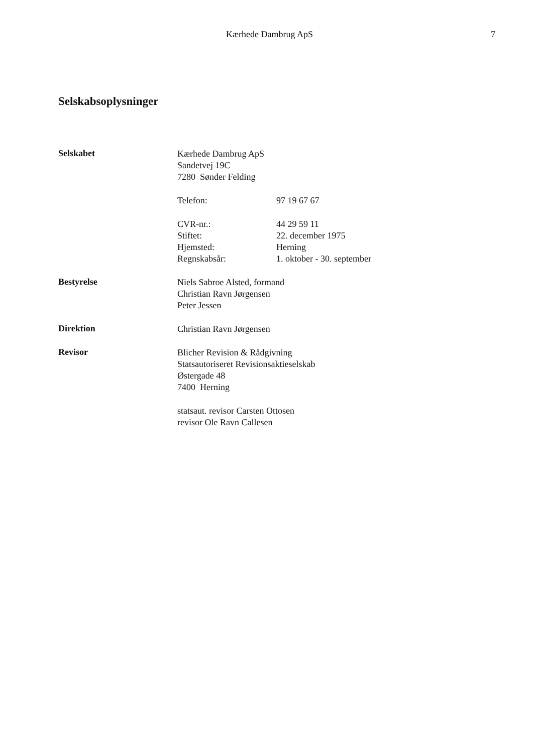Kærhede Dambrug ApS 7
Selskabsoplysninger
Selskabet
Kærhede Dambrug ApS
Sandetvej 19C
7280 Sønder Felding
Telefon: 97 19 67 67
CVR-nr.: 44 29 59 11
Stiftet: 22. december 1975
Hjemsted: Herning
Regnskabsår: 1. oktober - 30. september
Bestyrelse
Niels Sabroe Alsted, formand
Christian Ravn Jørgensen
Peter Jessen
Direktion
Christian Ravn Jørgensen
Revisor
Blicher Revision & Rådgivning
Statsautoriseret Revisionsaktieselskab
Østergade 48
7400 Herning
statsaut. revisor Carsten Ottosen
revisor Ole Ravn Callesen